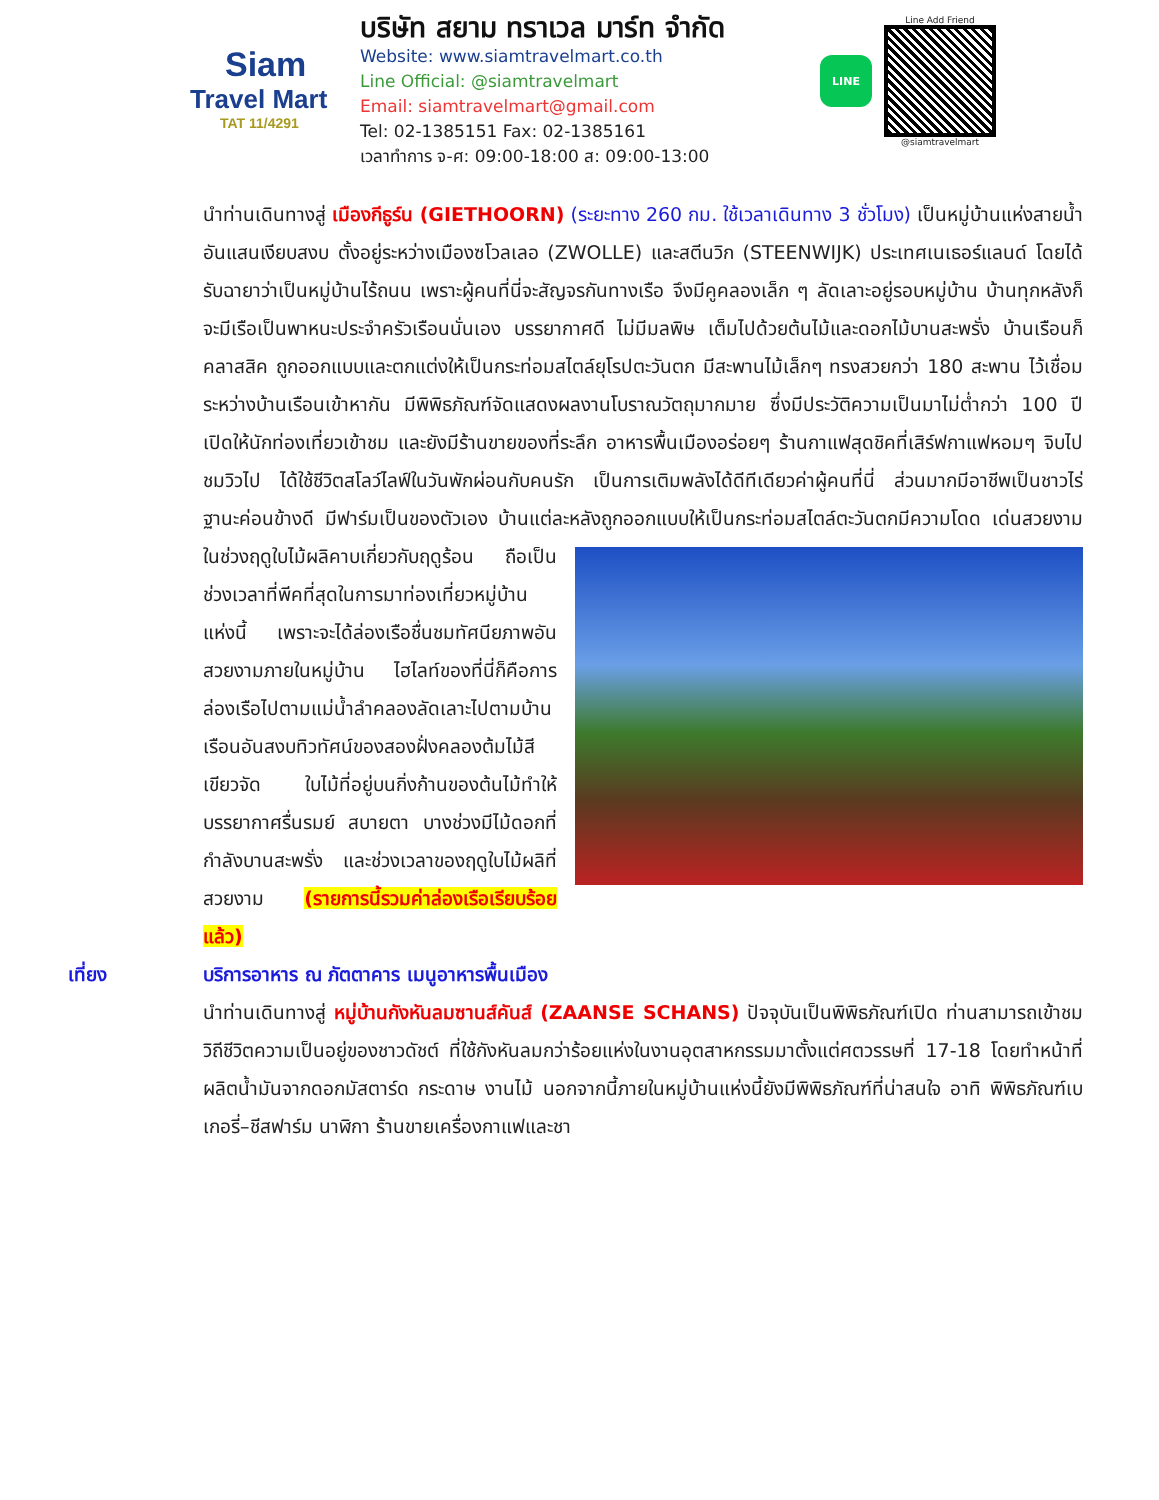Siam
Travel Mart
TAT 11/4291
บริษัท สยาม ทราเวล มาร์ท จำกัด
Website: www.siamtravelmart.co.th
Line Official: @siamtravelmart
Email: siamtravelmart@gmail.com
Tel: 02-1385151 Fax: 02-1385161
เวลาทำการ จ-ศ: 09:00-18:00 ส: 09:00-13:00
LINE
Line Add Friend
@siamtravelmart
นำท่านเดินทางสู่ เมืองกีธูร์น (GIETHOORN) (ระยะทาง 260 กม. ใช้เวลาเดินทาง 3 ชั่วโมง) เป็นหมู่บ้านแห่งสายน้ำอันแสนเงียบสงบ ตั้งอยู่ระหว่างเมืองซโวลเลอ (ZWOLLE) และสตีนวิก (STEENWIJK) ประเทศเนเธอร์แลนด์ โดยได้รับฉายาว่าเป็นหมู่บ้านไร้ถนน เพราะผู้คนที่นี่จะสัญจรกันทางเรือ จึงมีคูคลองเล็ก ๆ ลัดเลาะอยู่รอบหมู่บ้าน บ้านทุกหลังก็จะมีเรือเป็นพาหนะประจำครัวเรือนนั่นเอง บรรยากาศดี ไม่มีมลพิษ เต็มไปด้วยต้นไม้และดอกไม้บานสะพรั่ง บ้านเรือนก็คลาสสิค ถูกออกแบบและตกแต่งให้เป็นกระท่อมสไตล์ยุโรปตะวันตก มีสะพานไม้เล็กๆ ทรงสวยกว่า 180 สะพาน ไว้เชื่อมระหว่างบ้านเรือนเข้าหากัน มีพิพิธภัณฑ์จัดแสดงผลงานโบราณวัตถุมากมาย ซึ่งมีประวัติความเป็นมาไม่ต่ำกว่า 100 ปี เปิดให้นักท่องเที่ยวเข้าชม และยังมีร้านขายของที่ระลึก อาหารพื้นเมืองอร่อยๆ ร้านกาแฟสุดชิคที่เสิร์ฟกาแฟหอมๆ จิบไปชมวิวไป ได้ใช้ชีวิตสโลว์ไลฟ์ในวันพักผ่อนกับคนรัก เป็นการเติมพลังได้ดีทีเดียวค่าผู้คนที่นี่ ส่วนมากมีอาชีพเป็นชาวไร่ ฐานะค่อนข้างดี มีฟาร์มเป็นของตัวเอง บ้านแต่ละหลังถูกออกแบบให้เป็นกระท่อมสไตล์ตะวันตกมีความโดด
เด่นสวยงาม ในช่วงฤดูใบไม้ผลิคาบเกี่ยวกับฤดูร้อน ถือเป็นช่วงเวลาที่พีคที่สุดในการมาท่องเที่ยวหมู่บ้านแห่งนี้ เพราะจะได้ล่องเรือชื่นชมทัศนียภาพอันสวยงามภายในหมู่บ้าน ไฮไลท์ของที่นี่ก็คือการล่องเรือไปตามแม่น้ำลำคลองลัดเลาะไปตามบ้านเรือนอันสงบทิวทัศน์ของสองฝั่งคลองต้มไม้สีเขียวจัด ใบไม้ที่อยู่บนกิ่งก้านของต้นไม้ทำให้บรรยากาศรื่นรมย์ สบายตา บางช่วงมีไม้ดอกที่กำลังบานสะพรั่ง และช่วงเวลาของฤดูใบไม้ผลิที่สวยงาม (รายการนี้รวมค่าล่องเรือเรียบร้อยแล้ว)
เที่ยง บริการอาหาร ณ ภัตตาคาร เมนูอาหารพื้นเมือง
นำท่านเดินทางสู่ หมู่บ้านกังหันลมซานส์คันส์ (ZAANSE SCHANS) ปัจจุบันเป็นพิพิธภัณฑ์เปิด ท่านสามารถเข้าชมวิถีชีวิตความเป็นอยู่ของชาวดัชต์ ที่ใช้กังหันลมกว่าร้อยแห่งในงานอุตสาหกรรมมาตั้งแต่ศตวรรษที่ 17-18 โดยทำหน้าที่ผลิตน้ำมันจากดอกมัสตาร์ด กระดาษ งานไม้ นอกจากนี้ภายในหมู่บ้านแห่งนี้ยังมีพิพิธภัณฑ์ที่น่าสนใจ อาทิ พิพิธภัณฑ์เบเกอรี่–ชีสฟาร์ม นาฬิกา ร้านขายเครื่องกาแฟและชา